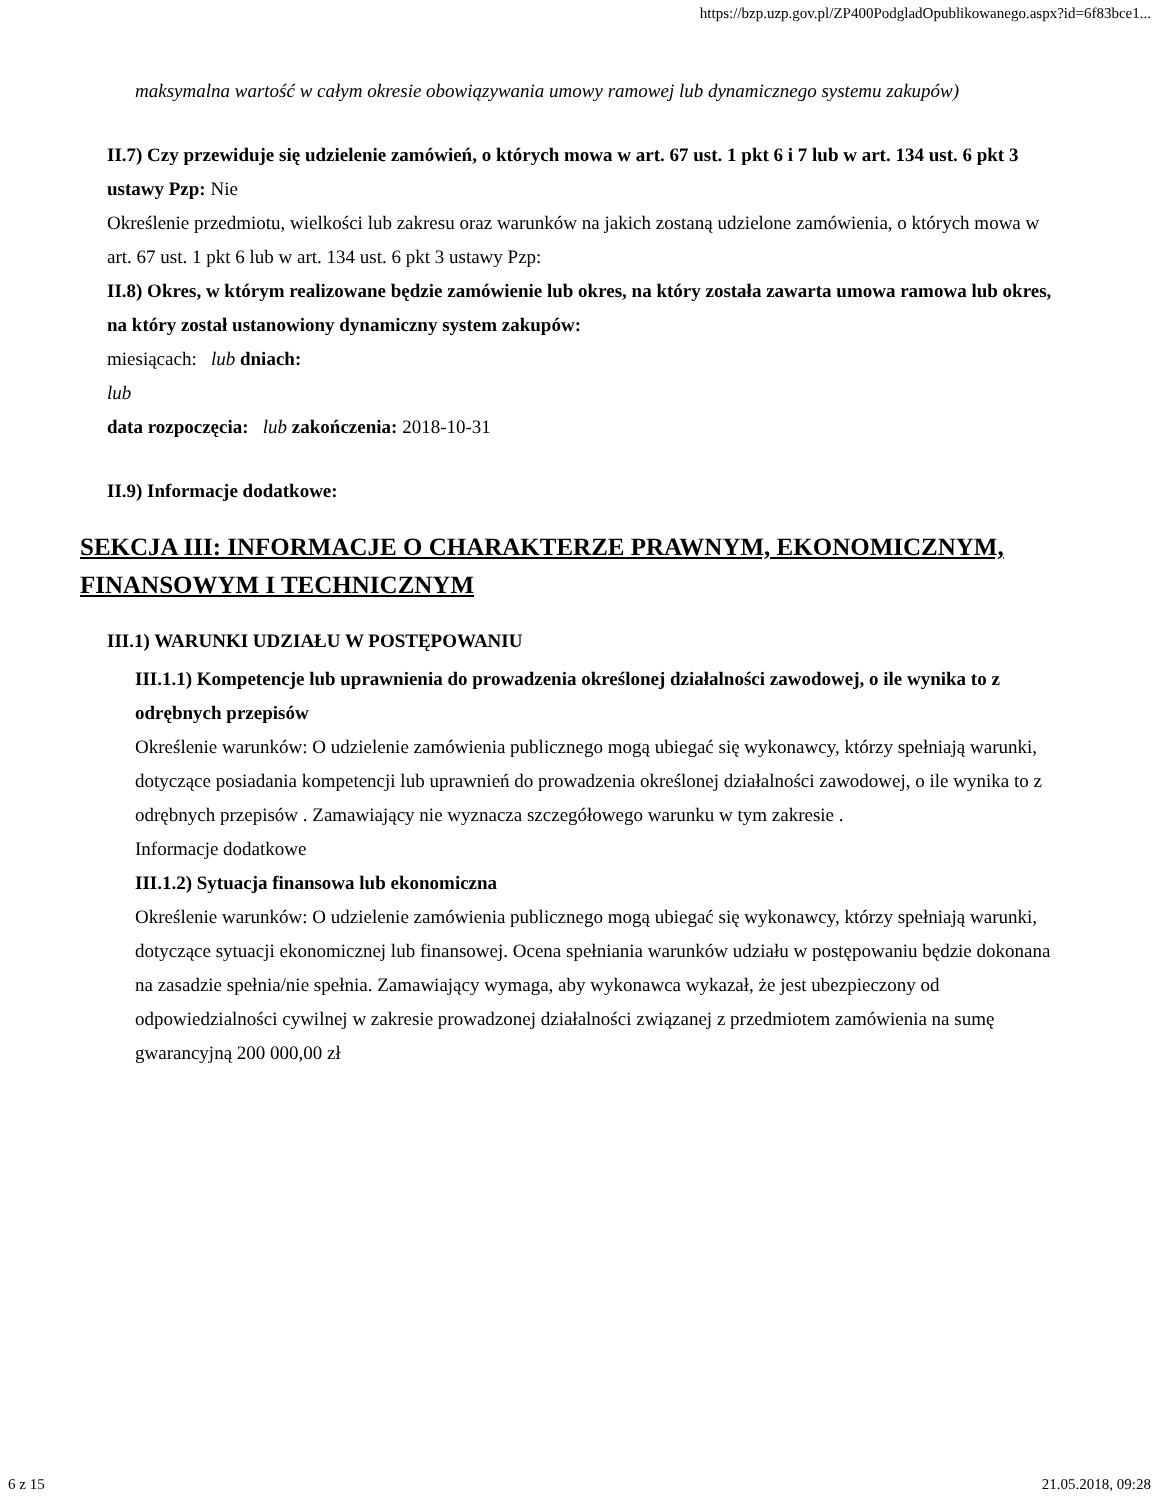https://bzp.uzp.gov.pl/ZP400PodgladOpublikowanego.aspx?id=6f83bce1...
maksymalna wartość w całym okresie obowiązywania umowy ramowej lub dynamicznego systemu zakupów)
II.7) Czy przewiduje się udzielenie zamówień, o których mowa w art. 67 ust. 1 pkt 6 i 7 lub w art. 134 ust. 6 pkt 3 ustawy Pzp: Nie
Określenie przedmiotu, wielkości lub zakresu oraz warunków na jakich zostaną udzielone zamówienia, o których mowa w art. 67 ust. 1 pkt 6 lub w art. 134 ust. 6 pkt 3 ustawy Pzp:
II.8) Okres, w którym realizowane będzie zamówienie lub okres, na który została zawarta umowa ramowa lub okres, na który został ustanowiony dynamiczny system zakupów:
miesiącach: lub dniach:
lub
data rozpoczęcia: lub zakończenia: 2018-10-31
II.9) Informacje dodatkowe:
SEKCJA III: INFORMACJE O CHARAKTERZE PRAWNYM, EKONOMICZNYM, FINANSOWYM I TECHNICZNYM
III.1) WARUNKI UDZIAŁU W POSTĘPOWANIU
III.1.1) Kompetencje lub uprawnienia do prowadzenia określonej działalności zawodowej, o ile wynika to z odrębnych przepisów
Określenie warunków: O udzielenie zamówienia publicznego mogą ubiegać się wykonawcy, którzy spełniają warunki, dotyczące posiadania kompetencji lub uprawnień do prowadzenia określonej działalności zawodowej, o ile wynika to z odrębnych przepisów . Zamawiający nie wyznacza szczegółowego warunku w tym zakresie .
Informacje dodatkowe
III.1.2) Sytuacja finansowa lub ekonomiczna
Określenie warunków: O udzielenie zamówienia publicznego mogą ubiegać się wykonawcy, którzy spełniają warunki, dotyczące sytuacji ekonomicznej lub finansowej. Ocena spełniania warunków udziału w postępowaniu będzie dokonana na zasadzie spełnia/nie spełnia. Zamawiający wymaga, aby wykonawca wykazał, że jest ubezpieczony od odpowiedzialności cywilnej w zakresie prowadzonej działalności związanej z przedmiotem zamówienia na sumę gwarancyjną 200 000,00 zł
6 z 15 21.05.2018, 09:28